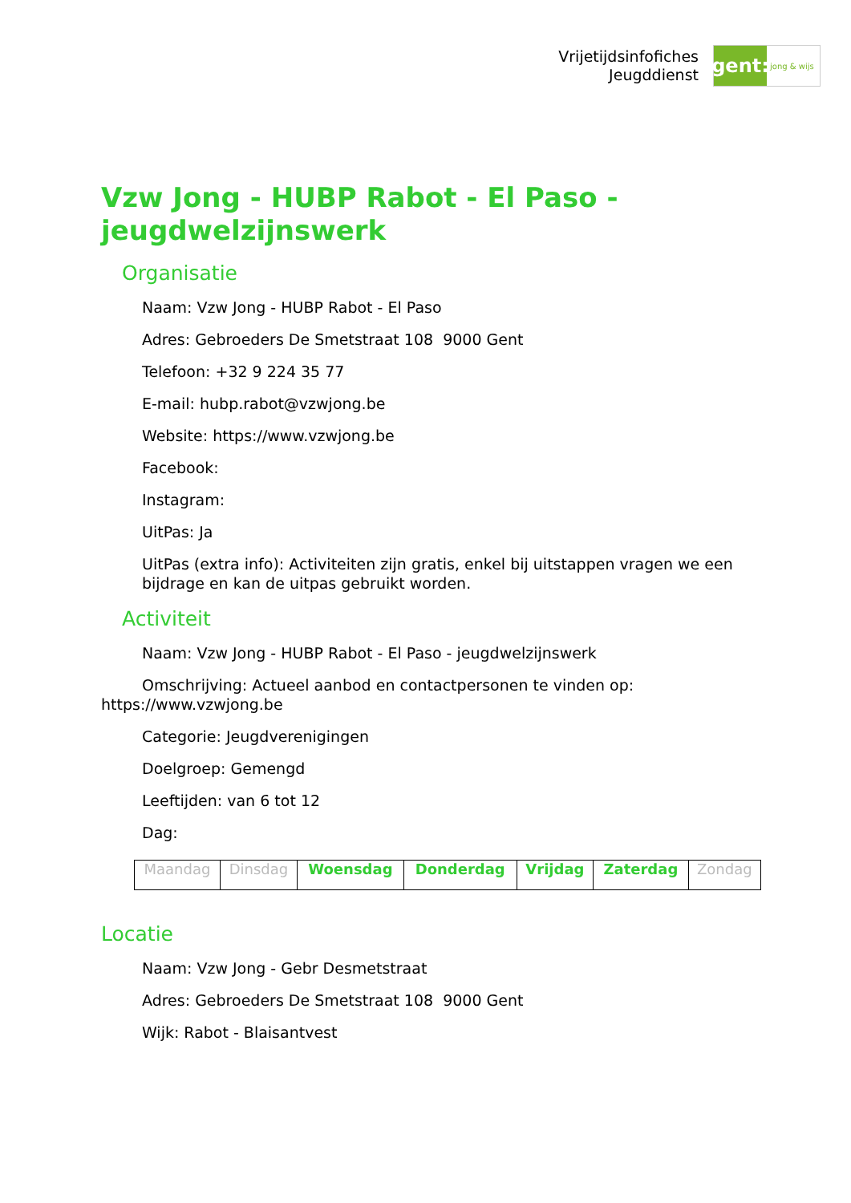Vrijetijdsinfofiches
Jeugddienst
gent:
jong & wijs
Vzw Jong - HUBP Rabot - El Paso - jeugdwelzijnswerk
Organisatie
Naam: Vzw Jong - HUBP Rabot - El Paso
Adres: Gebroeders De Smetstraat 108 9000 Gent
Telefoon: +32 9 224 35 77
E-mail: hubp.rabot@vzwjong.be
Website: https://www.vzwjong.be
Facebook:
Instagram:
UitPas: Ja
UitPas (extra info): Activiteiten zijn gratis, enkel bij uitstappen vragen we een bijdrage en kan de uitpas gebruikt worden.
Activiteit
Naam: Vzw Jong - HUBP Rabot - El Paso - jeugdwelzijnswerk
Omschrijving: Actueel aanbod en contactpersonen te vinden op: https://www.vzwjong.be
Categorie: Jeugdverenigingen
Doelgroep: Gemengd
Leeftijden: van 6 tot 12
Dag:
| Maandag | Dinsdag | Woensdag | Donderdag | Vrijdag | Zaterdag | Zondag |
Locatie
Naam: Vzw Jong - Gebr Desmetstraat
Adres: Gebroeders De Smetstraat 108 9000 Gent
Wijk: Rabot - Blaisantvest